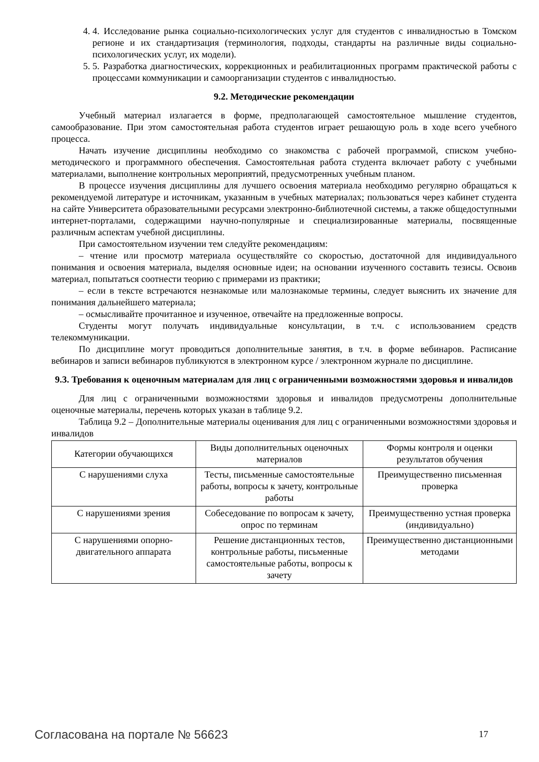4. 4. Исследование рынка социально-психологических услуг для студентов с инвалидностью в Томском регионе и их стандартизация (терминология, подходы, стандарты на различные виды социально-психологических услуг, их модели).
5. 5. Разработка диагностических, коррекционных и реабилитационных программ практической работы с процессами коммуникации и самоорганизации студентов с инвалидностью.
9.2. Методические рекомендации
Учебный материал излагается в форме, предполагающей самостоятельное мышление студентов, самообразование. При этом самостоятельная работа студентов играет решающую роль в ходе всего учебного процесса.
Начать изучение дисциплины необходимо со знакомства с рабочей программой, списком учебно-методического и программного обеспечения. Самостоятельная работа студента включает работу с учебными материалами, выполнение контрольных мероприятий, предусмотренных учебным планом.
В процессе изучения дисциплины для лучшего освоения материала необходимо регулярно обращаться к рекомендуемой литературе и источникам, указанным в учебных материалах; пользоваться через кабинет студента на сайте Университета образовательными ресурсами электронно-библиотечной системы, а также общедоступными интернет-порталами, содержащими научно-популярные и специализированные материалы, посвященные различным аспектам учебной дисциплины.
При самостоятельном изучении тем следуйте рекомендациям:
– чтение или просмотр материала осуществляйте со скоростью, достаточной для индивидуального понимания и освоения материала, выделяя основные идеи; на основании изученного составить тезисы. Освоив материал, попытаться соотнести теорию с примерами из практики;
– если в тексте встречаются незнакомые или малознакомые термины, следует выяснить их значение для понимания дальнейшего материала;
– осмысливайте прочитанное и изученное, отвечайте на предложенные вопросы.
Студенты могут получать индивидуальные консультации, в т.ч. с использованием средств телекоммуникации.
По дисциплине могут проводиться дополнительные занятия, в т.ч. в форме вебинаров. Расписание вебинаров и записи вебинаров публикуются в электронном курсе / электронном журнале по дисциплине.
9.3. Требования к оценочным материалам для лиц с ограниченными возможностями здоровья и инвалидов
Для лиц с ограниченными возможностями здоровья и инвалидов предусмотрены дополнительные оценочные материалы, перечень которых указан в таблице 9.2.
Таблица 9.2 – Дополнительные материалы оценивания для лиц с ограниченными возможностями здоровья и инвалидов
| Категории обучающихся | Виды дополнительных оценочных материалов | Формы контроля и оценки результатов обучения |
| --- | --- | --- |
| С нарушениями слуха | Тесты, письменные самостоятельные работы, вопросы к зачету, контрольные работы | Преимущественно письменная проверка |
| С нарушениями зрения | Собеседование по вопросам к зачету, опрос по терминам | Преимущественно устная проверка (индивидуально) |
| С нарушениями опорно-двигательного аппарата | Решение дистанционных тестов, контрольные работы, письменные самостоятельные работы, вопросы к зачету | Преимущественно дистанционными методами |
Согласована на портале № 56623 17